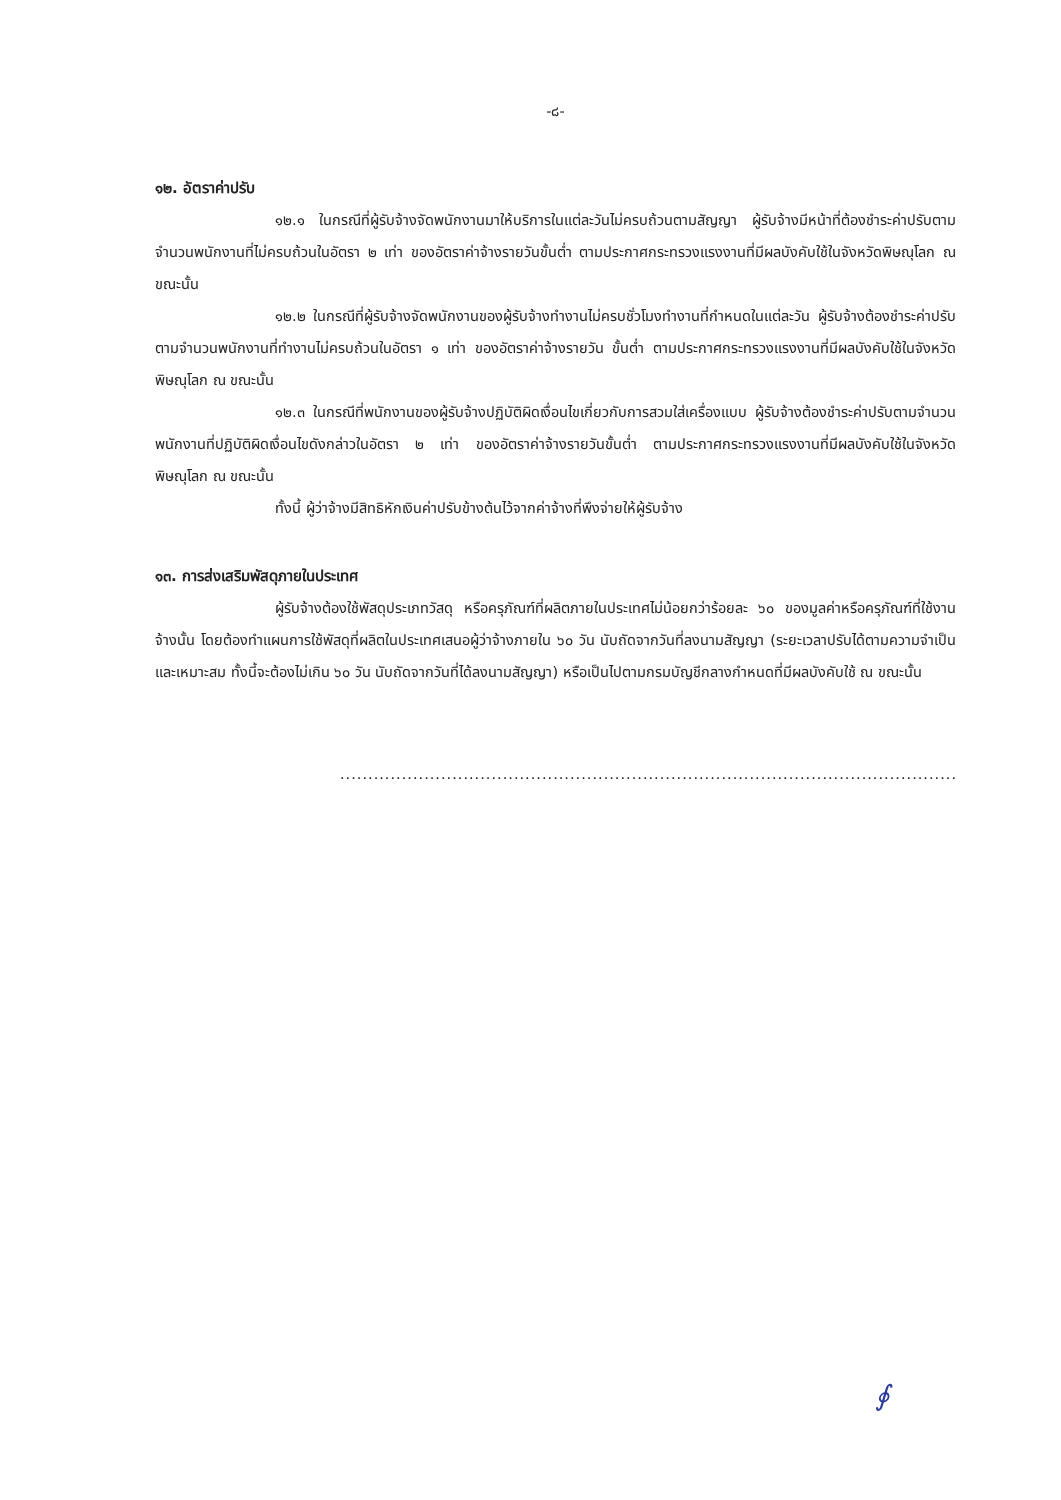-๘-
๑๒. อัตราค่าปรับ
๑๒.๑ ในกรณีที่ผู้รับจ้างจัดพนักงานมาให้บริการในแต่ละวันไม่ครบถ้วนตามสัญญา ผู้รับจ้างมีหน้าที่ต้องชำระค่าปรับตามจำนวนพนักงานที่ไม่ครบถ้วนในอัตรา ๒ เท่า ของอัตราค่าจ้างรายวันขั้นต่ำ ตามประกาศกระทรวงแรงงานที่มีผลบังคับใช้ในจังหวัดพิษณุโลก ณ ขณะนั้น
๑๒.๒ ในกรณีที่ผู้รับจ้างจัดพนักงานของผู้รับจ้างทำงานไม่ครบชั่วโมงทำงานที่กำหนดในแต่ละวัน ผู้รับจ้างต้องชำระค่าปรับตามจำนวนพนักงานที่ทำงานไม่ครบถ้วนในอัตรา ๑ เท่า ของอัตราค่าจ้างรายวัน ขั้นต่ำ ตามประกาศกระทรวงแรงงานที่มีผลบังคับใช้ในจังหวัดพิษณุโลก ณ ขณะนั้น
๑๒.๓ ในกรณีที่พนักงานของผู้รับจ้างปฏิบัติผิดเงื่อนไขเกี่ยวกับการสวมใส่เครื่องแบบ ผู้รับจ้างต้องชำระค่าปรับตามจำนวนพนักงานที่ปฏิบัติผิดเงื่อนไขดังกล่าวในอัตรา ๒ เท่า ของอัตราค่าจ้างรายวันขั้นต่ำ ตามประกาศกระทรวงแรงงานที่มีผลบังคับใช้ในจังหวัดพิษณุโลก ณ ขณะนั้น
ทั้งนี้ ผู้ว่าจ้างมีสิทธิหักเงินค่าปรับข้างต้นไว้จากค่าจ้างที่พึงจ่ายให้ผู้รับจ้าง
๑๓. การส่งเสริมพัสดุภายในประเทศ
ผู้รับจ้างต้องใช้พัสดุประเภทวัสดุ หรือครุภัณฑ์ที่ผลิตภายในประเทศไม่น้อยกว่าร้อยละ ๖๐ ของมูลค่าหรือครุภัณฑ์ที่ใช้งานจ้างนั้น โดยต้องทำแผนการใช้พัสดุที่ผลิตในประเทศเสนอผู้ว่าจ้างภายใน ๖๐ วัน นับถัดจากวันที่ลงนามสัญญา (ระยะเวลาปรับได้ตามความจำเป็นและเหมาะสม ทั้งนี้จะต้องไม่เกิน ๖๐ วัน นับถัดจากวันที่ได้ลงนามสัญญา) หรือเป็นไปตามกรมบัญชีกลางกำหนดที่มีผลบังคับใช้ ณ ขณะนั้น
..............................................................................................................
∮